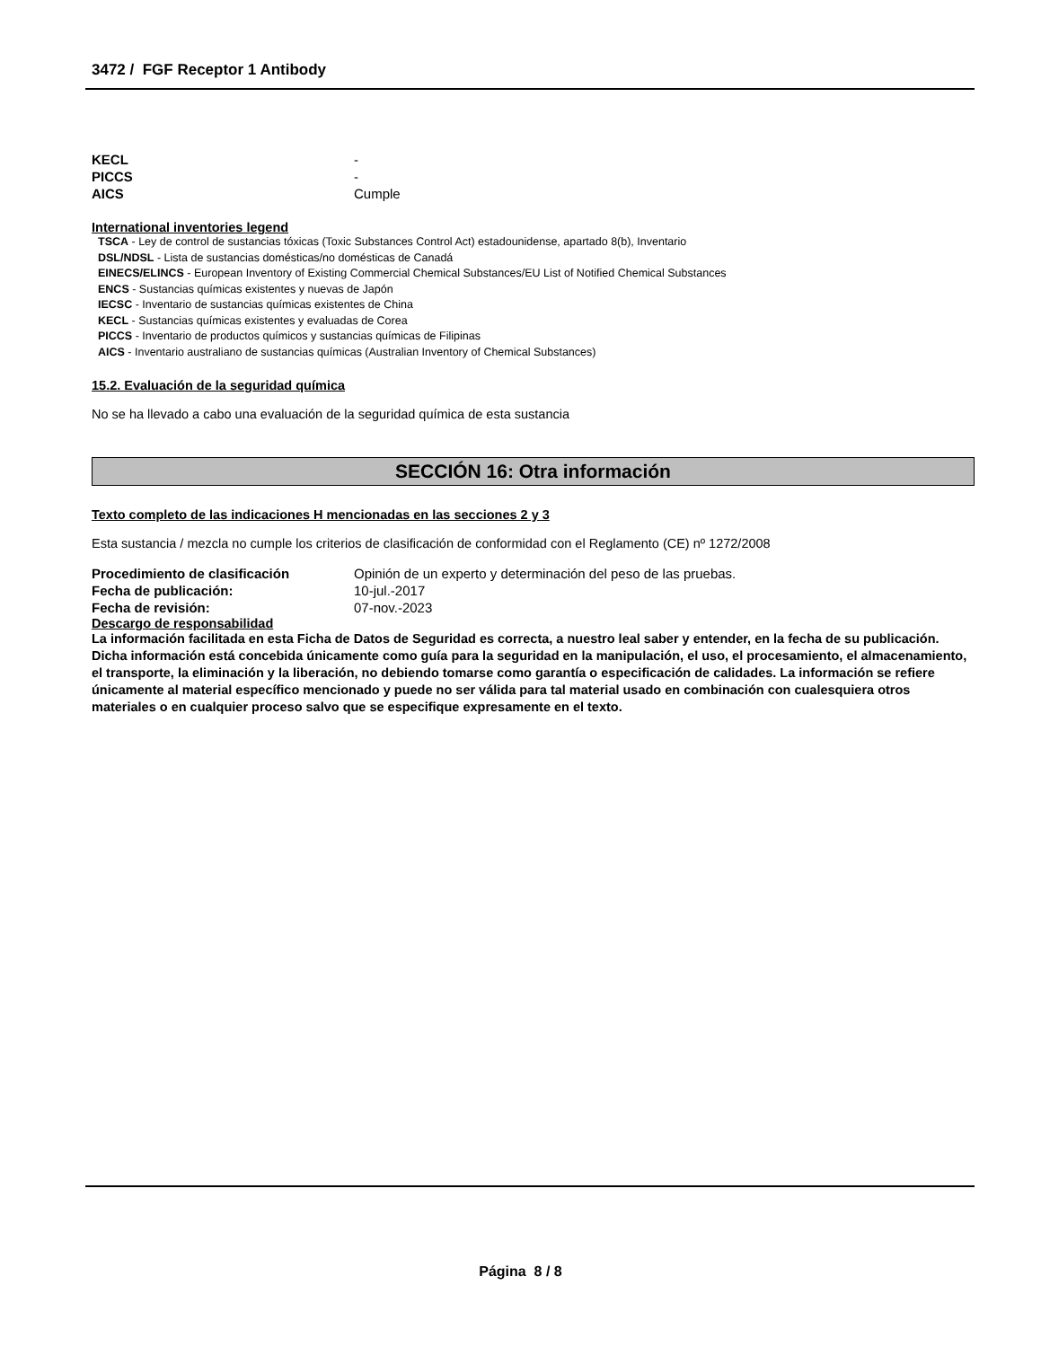3472 / FGF Receptor 1 Antibody
KECL -
PICCS -
AICS Cumple
International inventories legend
TSCA - Ley de control de sustancias tóxicas (Toxic Substances Control Act) estadounidense, apartado 8(b), Inventario
DSL/NDSL - Lista de sustancias domésticas/no domésticas de Canadá
EINECS/ELINCS - European Inventory of Existing Commercial Chemical Substances/EU List of Notified Chemical Substances
ENCS - Sustancias químicas existentes y nuevas de Japón
IECSC - Inventario de sustancias químicas existentes de China
KECL - Sustancias químicas existentes y evaluadas de Corea
PICCS - Inventario de productos químicos y sustancias químicas de Filipinas
AICS - Inventario australiano de sustancias químicas (Australian Inventory of Chemical Substances)
15.2. Evaluación de la seguridad química
No se ha llevado a cabo una evaluación de la seguridad química de esta sustancia
SECCIÓN 16: Otra información
Texto completo de las indicaciones H mencionadas en las secciones 2 y 3
Esta sustancia / mezcla no cumple los criterios de clasificación de conformidad con el Reglamento (CE) nº 1272/2008
Procedimiento de clasificación Opinión de un experto y determinación del peso de las pruebas.
Fecha de publicación: 10-jul.-2017
Fecha de revisión: 07-nov.-2023
Descargo de responsabilidad
La información facilitada en esta Ficha de Datos de Seguridad es correcta, a nuestro leal saber y entender, en la fecha de su publicación. Dicha información está concebida únicamente como guía para la seguridad en la manipulación, el uso, el procesamiento, el almacenamiento, el transporte, la eliminación y la liberación, no debiendo tomarse como garantía o especificación de calidades. La información se refiere únicamente al material específico mencionado y puede no ser válida para tal material usado en combinación con cualesquiera otros materiales o en cualquier proceso salvo que se especifique expresamente en el texto.
Página 8 / 8